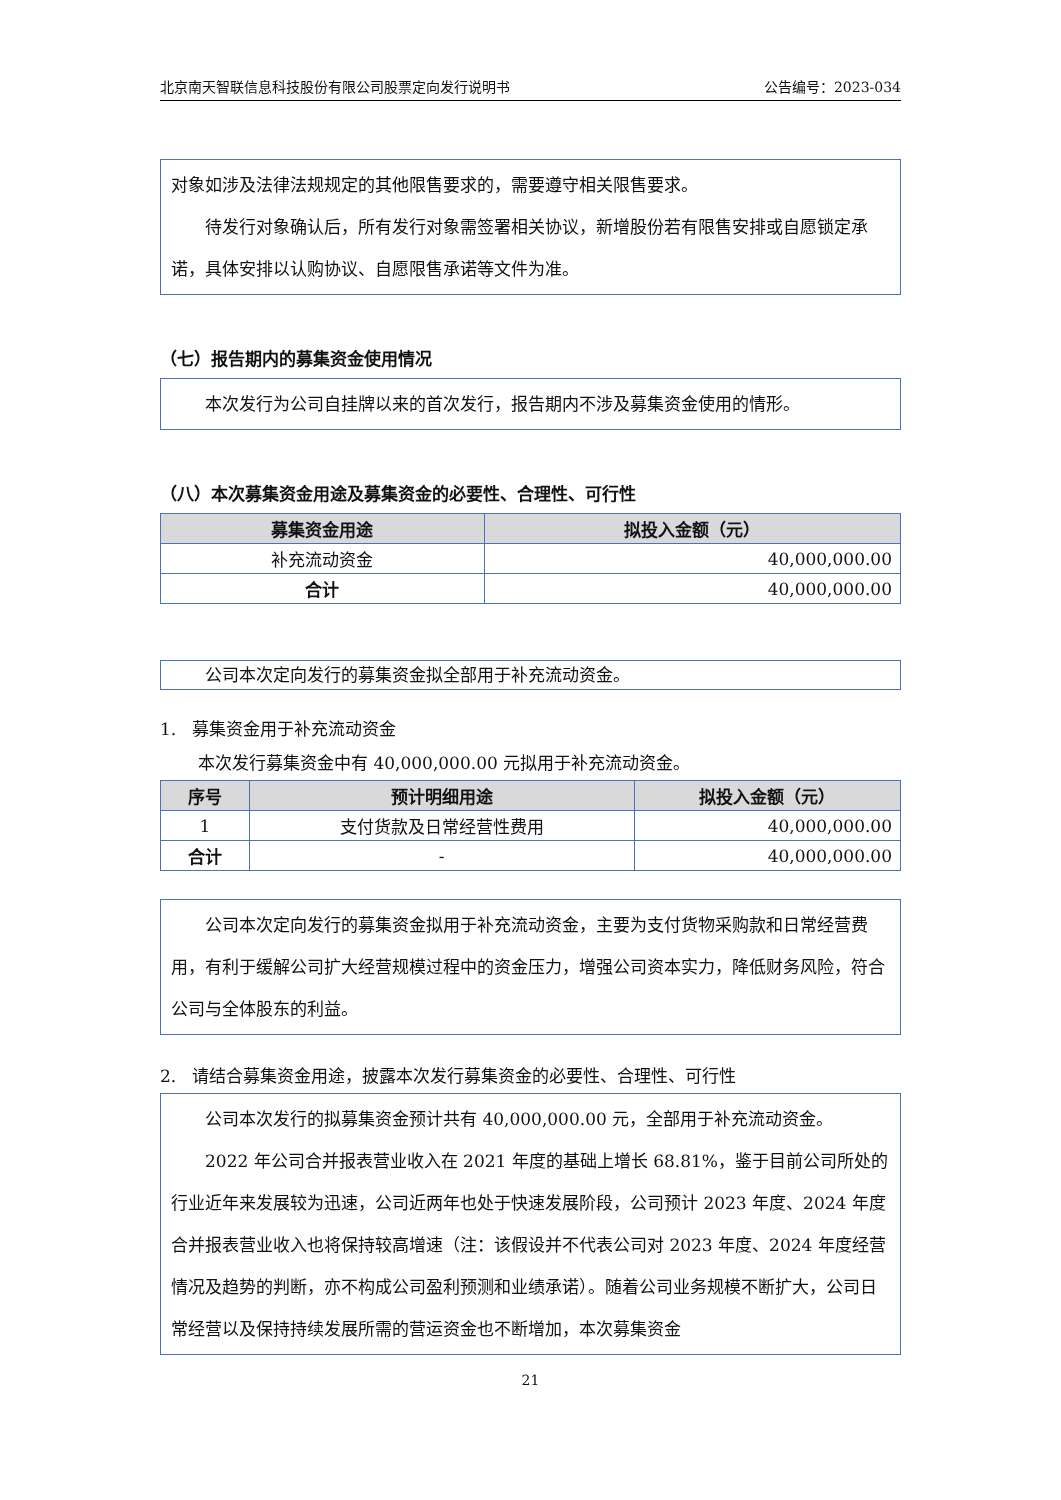北京南天智联信息科技股份有限公司股票定向发行说明书 公告编号：2023-034
对象如涉及法律法规规定的其他限售要求的，需要遵守相关限售要求。
待发行对象确认后，所有发行对象需签署相关协议，新增股份若有限售安排或自愿锁定承诺，具体安排以认购协议、自愿限售承诺等文件为准。
（七）报告期内的募集资金使用情况
本次发行为公司自挂牌以来的首次发行，报告期内不涉及募集资金使用的情形。
（八）本次募集资金用途及募集资金的必要性、合理性、可行性
| 募集资金用途 | 拟投入金额（元） |
| --- | --- |
| 补充流动资金 | 40,000,000.00 |
| 合计 | 40,000,000.00 |
公司本次定向发行的募集资金拟全部用于补充流动资金。
1. 募集资金用于补充流动资金
本次发行募集资金中有 40,000,000.00 元拟用于补充流动资金。
| 序号 | 预计明细用途 | 拟投入金额（元） |
| --- | --- | --- |
| 1 | 支付货款及日常经营性费用 | 40,000,000.00 |
| 合计 | - | 40,000,000.00 |
公司本次定向发行的募集资金拟用于补充流动资金，主要为支付货物采购款和日常经营费用，有利于缓解公司扩大经营规模过程中的资金压力，增强公司资本实力，降低财务风险，符合公司与全体股东的利益。
2. 请结合募集资金用途，披露本次发行募集资金的必要性、合理性、可行性
公司本次发行的拟募集资金预计共有 40,000,000.00 元，全部用于补充流动资金。
2022 年公司合并报表营业收入在 2021 年度的基础上增长 68.81%，鉴于目前公司所处的行业近年来发展较为迅速，公司近两年也处于快速发展阶段，公司预计 2023 年度、2024 年度合并报表营业收入也将保持较高增速（注：该假设并不代表公司对 2023 年度、2024 年度经营情况及趋势的判断，亦不构成公司盈利预测和业绩承诺）。随着公司业务规模不断扩大，公司日常经营以及保持持续发展所需的营运资金也不断增加，本次募集资金
21